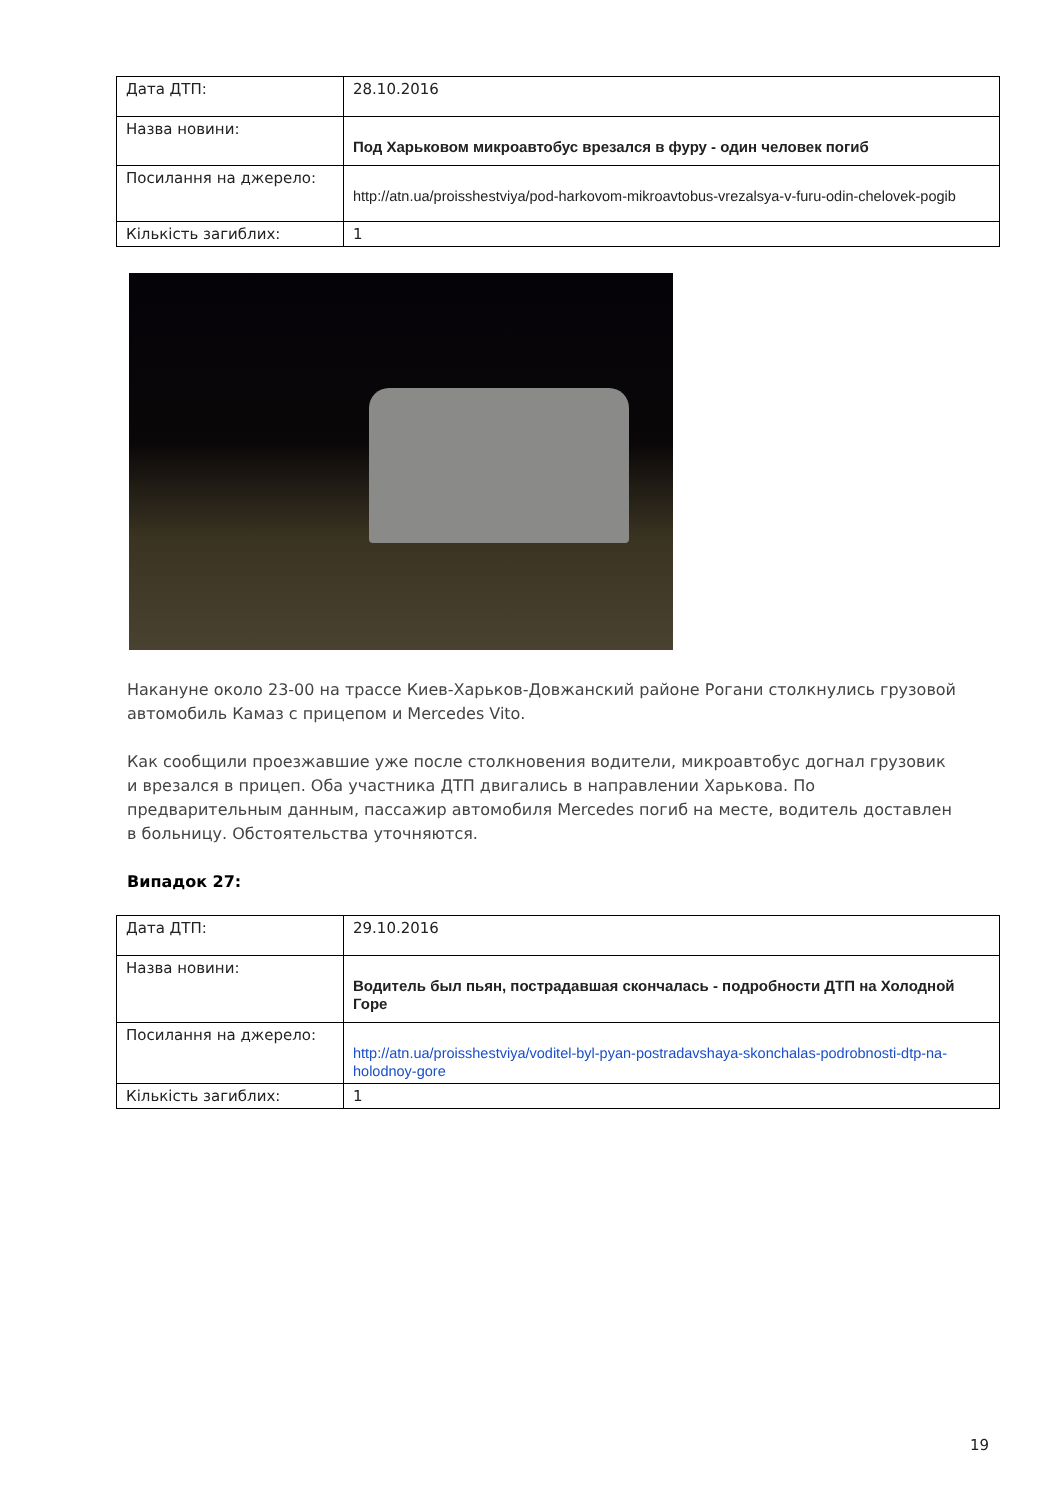| Дата ДТП: | 28.10.2016 |
| Назва новини: | Под Харьковом микроавтобус врезался в фуру - один человек погиб |
| Посилання на джерело: | http://atn.ua/proisshestviya/pod-harkovom-mikroavtobus-vrezalsya-v-furu-odin-chelovek-pogib |
| Кількість загиблих: | 1 |
Накануне около 23-00 на трассе Киев-Харьков-Довжанский районе Рогани столкнулись грузовой автомобиль Камаз с прицепом и Mercedes Vito.
Как сообщили проезжавшие уже после столкновения водители, микроавтобус догнал грузовик и врезался в прицеп. Оба участника ДТП двигались в направлении Харькова. По предварительным данным, пассажир автомобиля Mercedes погиб на месте, водитель доставлен в больницу. Обстоятельства уточняются.
Випадок 27:
| Дата ДТП: | 29.10.2016 |
| Назва новини: | Водитель был пьян, пострадавшая скончалась - подробности ДТП на Холодной Горе |
| Посилання на джерело: | http://atn.ua/proisshestviya/voditel-byl-pyan-postradavshaya-skonchalas-podrobnosti-dtp-na-holodnoy-gore |
| Кількість загиблих: | 1 |
19